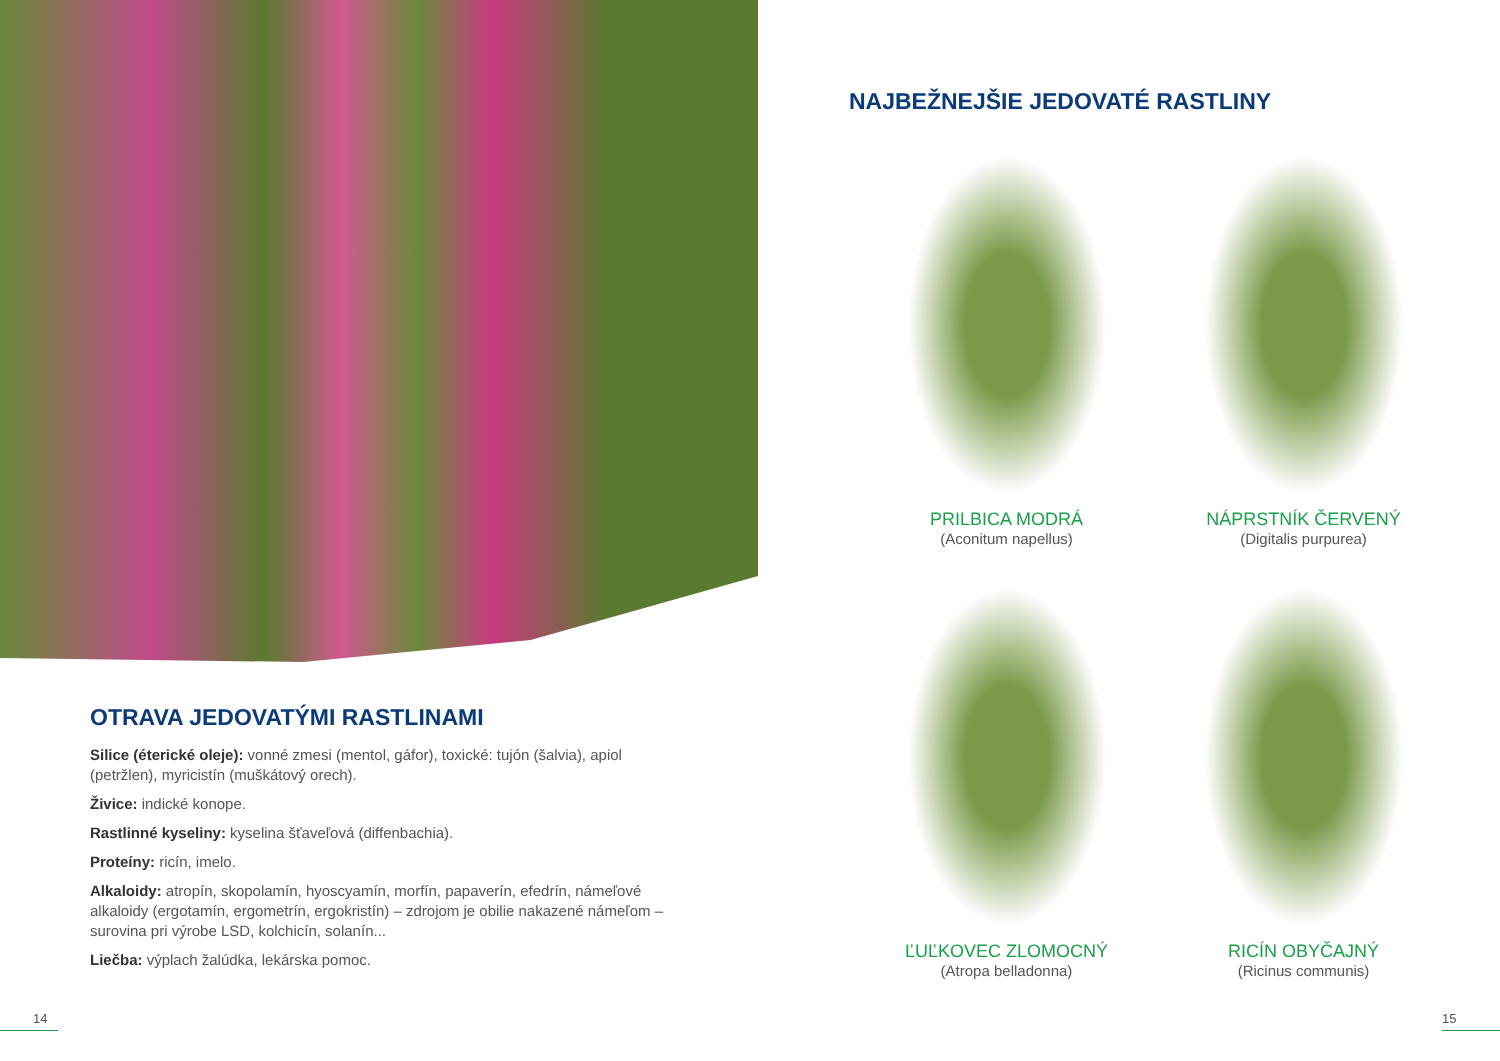OTRAVA JEDOVATÝMI RASTLINAMI
Silice (éterické oleje): vonné zmesi (mentol, gáfor), toxické: tujón (šalvia), apiol (petržlen), myricistín (muškátový orech).
Živice: indické konope.
Rastlinné kyseliny: kyselina šťaveľová (diffenbachia).
Proteíny: ricín, imelo.
Alkaloidy: atropín, skopolamín, hyoscyamín, morfín, papaverín, efedrín, námeľové alkaloidy (ergotamín, ergometrín, ergokristín) – zdrojom je obilie nakazené námeľom – surovina pri výrobe LSD, kolchicín, solanín...
Liečba: výplach žalúdka, lekárska pomoc.
14
NAJBEŽNEJŠIE JEDOVATÉ RASTLINY
PRILBICA MODRÁ
(Aconitum napellus)
NÁPRSTNÍK ČERVENÝ
(Digitalis purpurea)
ĽUĽKOVEC ZLOMOCNÝ
(Atropa belladonna)
RICÍN OBYČAJNÝ
(Ricinus communis)
15